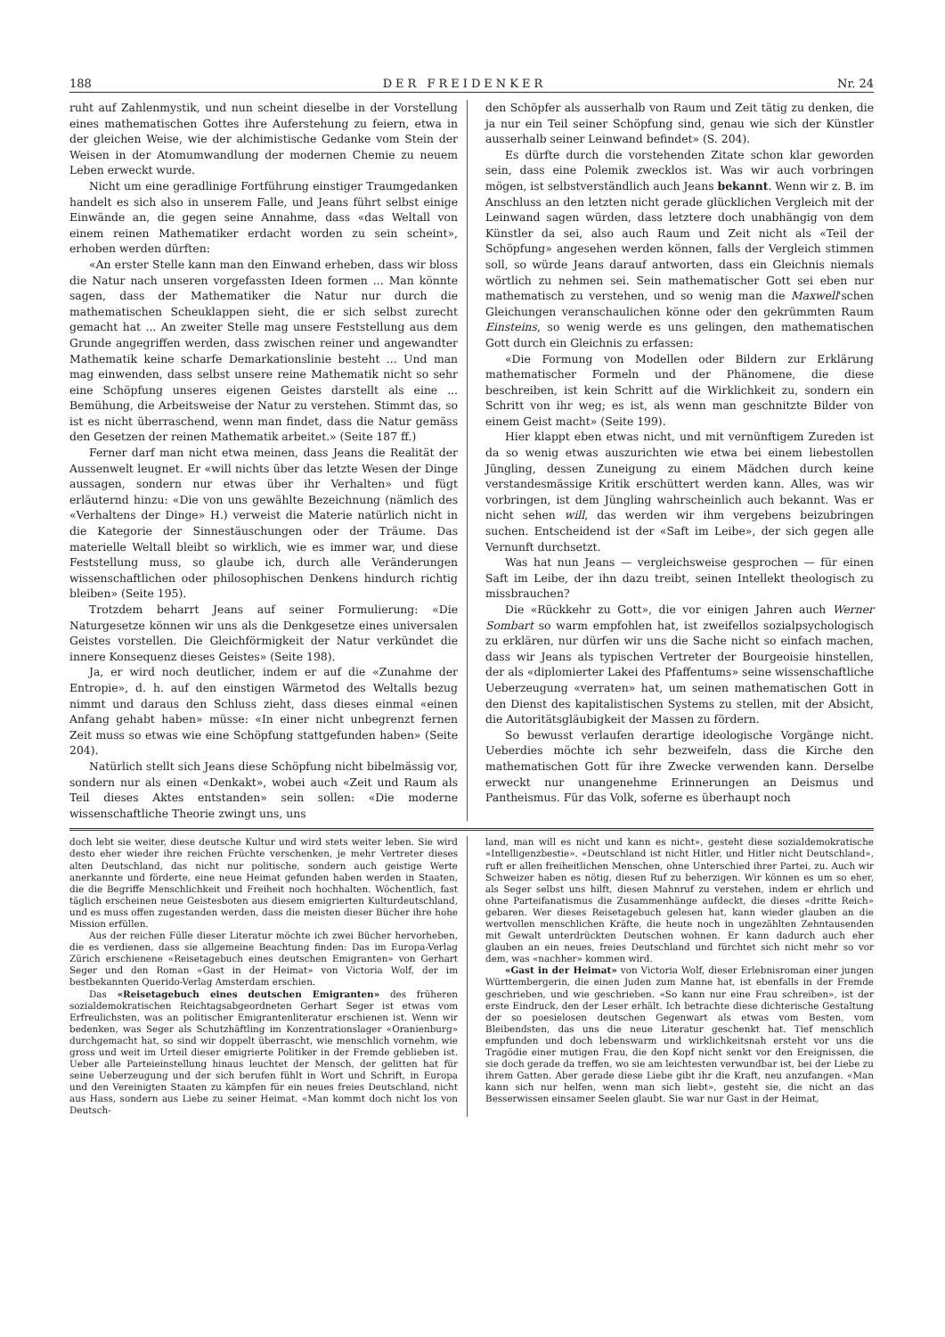188 DER FREIDENKER Nr. 24
ruht auf Zahlenmystik, und nun scheint dieselbe in der Vorstellung eines mathematischen Gottes ihre Auferstehung zu feiern, etwa in der gleichen Weise, wie der alchimistische Gedanke vom Stein der Weisen in der Atomumwandlung der modernen Chemie zu neuem Leben erweckt wurde.
Nicht um eine geradlinige Fortführung einstiger Traumgedanken handelt es sich also in unserem Falle, und Jeans führt selbst einige Einwände an, die gegen seine Annahme, dass «das Weltall von einem reinen Mathematiker erdacht worden zu sein scheint», erhoben werden dürften:
«An erster Stelle kann man den Einwand erheben, dass wir bloss die Natur nach unseren vorgefassten Ideen formen ... Man könnte sagen, dass der Mathematiker die Natur nur durch die mathematischen Scheuklappen sieht, die er sich selbst zurecht gemacht hat ... An zweiter Stelle mag unsere Feststellung aus dem Grunde angegriffen werden, dass zwischen reiner und angewandter Mathematik keine scharfe Demarkationslinie besteht ... Und man mag einwenden, dass selbst unsere reine Mathematik nicht so sehr eine Schöpfung unseres eigenen Geistes darstellt als eine ... Bemühung, die Arbeitsweise der Natur zu verstehen. Stimmt das, so ist es nicht überraschend, wenn man findet, dass die Natur gemäss den Gesetzen der reinen Mathematik arbeitet.» (Seite 187 ff.)
Ferner darf man nicht etwa meinen, dass Jeans die Realität der Aussenwelt leugnet. Er «will nichts über das letzte Wesen der Dinge aussagen, sondern nur etwas über ihr Verhalten» und fügt erläuternd hinzu: «Die von uns gewählte Bezeichnung (nämlich des «Verhaltens der Dinge» H.) verweist die Materie natürlich nicht in die Kategorie der Sinnestäuschungen oder der Träume. Das materielle Weltall bleibt so wirklich, wie es immer war, und diese Feststellung muss, so glaube ich, durch alle Veränderungen wissenschaftlichen oder philosophischen Denkens hindurch richtig bleiben» (Seite 195).
Trotzdem beharrt Jeans auf seiner Formulierung: «Die Naturgesetze können wir uns als die Denkgesetze eines universalen Geistes vorstellen. Die Gleichförmigkeit der Natur verkündet die innere Konsequenz dieses Geistes» (Seite 198).
Ja, er wird noch deutlicher, indem er auf die «Zunahme der Entropie», d. h. auf den einstigen Wärmetod des Weltalls bezug nimmt und daraus den Schluss zieht, dass dieses einmal «einen Anfang gehabt haben» müsse: «In einer nicht unbegrenzt fernen Zeit muss so etwas wie eine Schöpfung stattgefunden haben» (Seite 204).
Natürlich stellt sich Jeans diese Schöpfung nicht bibelmässig vor, sondern nur als einen «Denkakt», wobei auch «Zeit und Raum als Teil dieses Aktes entstanden» sein sollen: «Die moderne wissenschaftliche Theorie zwingt uns, uns
den Schöpfer als ausserhalb von Raum und Zeit tätig zu denken, die ja nur ein Teil seiner Schöpfung sind, genau wie sich der Künstler ausserhalb seiner Leinwand befindet» (S. 204).
Es dürfte durch die vorstehenden Zitate schon klar geworden sein, dass eine Polemik zwecklos ist. Was wir auch vorbringen mögen, ist selbstverständlich auch Jeans bekannt. Wenn wir z. B. im Anschluss an den letzten nicht gerade glücklichen Vergleich mit der Leinwand sagen würden, dass letztere doch unabhängig von dem Künstler da sei, also auch Raum und Zeit nicht als «Teil der Schöpfung» angesehen werden können, falls der Vergleich stimmen soll, so würde Jeans darauf antworten, dass ein Gleichnis niemals wörtlich zu nehmen sei. Sein mathematischer Gott sei eben nur mathematisch zu verstehen, und so wenig man die Maxwell'schen Gleichungen veranschaulichen könne oder den gekrümmten Raum Einsteins, so wenig werde es uns gelingen, den mathematischen Gott durch ein Gleichnis zu erfassen:
«Die Formung von Modellen oder Bildern zur Erklärung mathematischer Formeln und der Phänomene, die diese beschreiben, ist kein Schritt auf die Wirklichkeit zu, sondern ein Schritt von ihr weg; es ist, als wenn man geschnitzte Bilder von einem Geist macht» (Seite 199).
Hier klappt eben etwas nicht, und mit vernünftigem Zureden ist da so wenig etwas auszurichten wie etwa bei einem liebestollen Jüngling, dessen Zuneigung zu einem Mädchen durch keine verstandesmässige Kritik erschüttert werden kann. Alles, was wir vorbringen, ist dem Jüngling wahrscheinlich auch bekannt. Was er nicht sehen will, das werden wir ihm vergebens beizubringen suchen. Entscheidend ist der «Saft im Leibe», der sich gegen alle Vernunft durchsetzt.
Was hat nun Jeans — vergleichsweise gesprochen — für einen Saft im Leibe, der ihn dazu treibt, seinen Intellekt theologisch zu missbrauchen?
Die «Rückkehr zu Gott», die vor einigen Jahren auch Werner Sombart so warm empfohlen hat, ist zweifellos sozialpsychologisch zu erklären, nur dürfen wir uns die Sache nicht so einfach machen, dass wir Jeans als typischen Vertreter der Bourgeoisie hinstellen, der als «diplomierter Lakei des Pfaffentums» seine wissenschaftliche Ueberzeugung «verraten» hat, um seinen mathematischen Gott in den Dienst des kapitalistischen Systems zu stellen, mit der Absicht, die Autoritätsgläubigkeit der Massen zu fördern.
So bewusst verlaufen derartige ideologische Vorgänge nicht. Ueberdies möchte ich sehr bezweifeln, dass die Kirche den mathematischen Gott für ihre Zwecke verwenden kann. Derselbe erweckt nur unangenehme Erinnerungen an Deismus und Pantheismus. Für das Volk, soferne es überhaupt noch
doch lebt sie weiter, diese deutsche Kultur und wird stets weiter leben. Sie wird desto eher wieder ihre reichen Früchte verschenken, je mehr Vertreter dieses alten Deutschland, das nicht nur politische, sondern auch geistige Werte anerkannte und förderte, eine neue Heimat gefunden haben werden in Staaten, die die Begriffe Menschlichkeit und Freiheit noch hochhalten. Wöchentlich, fast täglich erscheinen neue Geistesboten aus diesem emigrierten Kulturdeutschland, und es muss offen zugestanden werden, dass die meisten dieser Bücher ihre hohe Mission erfüllen.
Aus der reichen Fülle dieser Literatur möchte ich zwei Bücher hervorheben, die es verdienen, dass sie allgemeine Beachtung finden: Das im Europa-Verlag Zürich erschienene «Reisetagebuch eines deutschen Emigranten» von Gerhart Seger und den Roman «Gast in der Heimat» von Victoria Wolf, der im bestbekannten Querido-Verlag Amsterdam erschien.
Das «Reisetagebuch eines deutschen Emigranten» des früheren sozialdemokratischen Reichtagsabgeordneten Gerhart Seger ist etwas vom Erfreulichsten, was an politischer Emigrantenliteratur erschienen ist. Wenn wir bedenken, was Seger als Schutzhäftling im Konzentrationslager «Oranienburg» durchgemacht hat, so sind wir doppelt überrascht, wie menschlich vornehm, wie gross und weit im Urteil dieser emigrierte Politiker in der Fremde geblieben ist. Ueber alle Parteieinstellung hinaus leuchtet der Mensch, der gelitten hat für seine Ueberzeugung und der sich berufen fühlt in Wort und Schrift, in Europa und den Vereinigten Staaten zu kämpfen für ein neues freies Deutschland, nicht aus Hass, sondern aus Liebe zu seiner Heimat. «Man kommt doch nicht los von Deutsch-
land, man will es nicht und kann es nicht», gesteht diese sozialdemokratische «Intelligenzbestie». «Deutschland ist nicht Hitler, und Hitler nicht Deutschland», ruft er allen freiheitlichen Menschen, ohne Unterschied ihrer Partei, zu. Auch wir Schweizer haben es nötig, diesen Ruf zu beherzigen. Wir können es um so eher, als Seger selbst uns hilft, diesen Mahnruf zu verstehen, indem er ehrlich und ohne Parteifanatismus die Zusammenhänge aufdeckt, die dieses «dritte Reich» gebaren. Wer dieses Reisetagebuch gelesen hat, kann wieder glauben an die wertvollen menschlichen Kräfte, die heute noch in ungezählten Zehntausenden mit Gewalt unterdrückten Deutschen wohnen. Er kann dadurch auch eher glauben an ein neues, freies Deutschland und fürchtet sich nicht mehr so vor dem, was «nachher» kommen wird.
«Gast in der Heimat» von Victoria Wolf, dieser Erlebnisroman einer jungen Württembergerin, die einen Juden zum Manne hat, ist ebenfalls in der Fremde geschrieben, und wie geschrieben. «So kann nur eine Frau schreiben», ist der erste Eindruck, den der Leser erhält. Ich betrachte diese dichterische Gestaltung der so poesielosen deutschen Gegenwart als etwas vom Besten, vom Bleibendsten, das uns die neue Literatur geschenkt hat. Tief menschlich empfunden und doch lebenswarm und wirklichkeitsnah ersteht vor uns die Tragödie einer mutigen Frau, die den Kopf nicht senkt vor den Ereignissen, die sie doch gerade da treffen, wo sie am leichtesten verwundbar ist, bei der Liebe zu ihrem Gatten. Aber gerade diese Liebe gibt ihr die Kraft, neu anzufangen. «Man kann sich nur helfen, wenn man sich liebt», gesteht sie, die nicht an das Besserwissen einsamer Seelen glaubt. Sie war nur Gast in der Heimat,